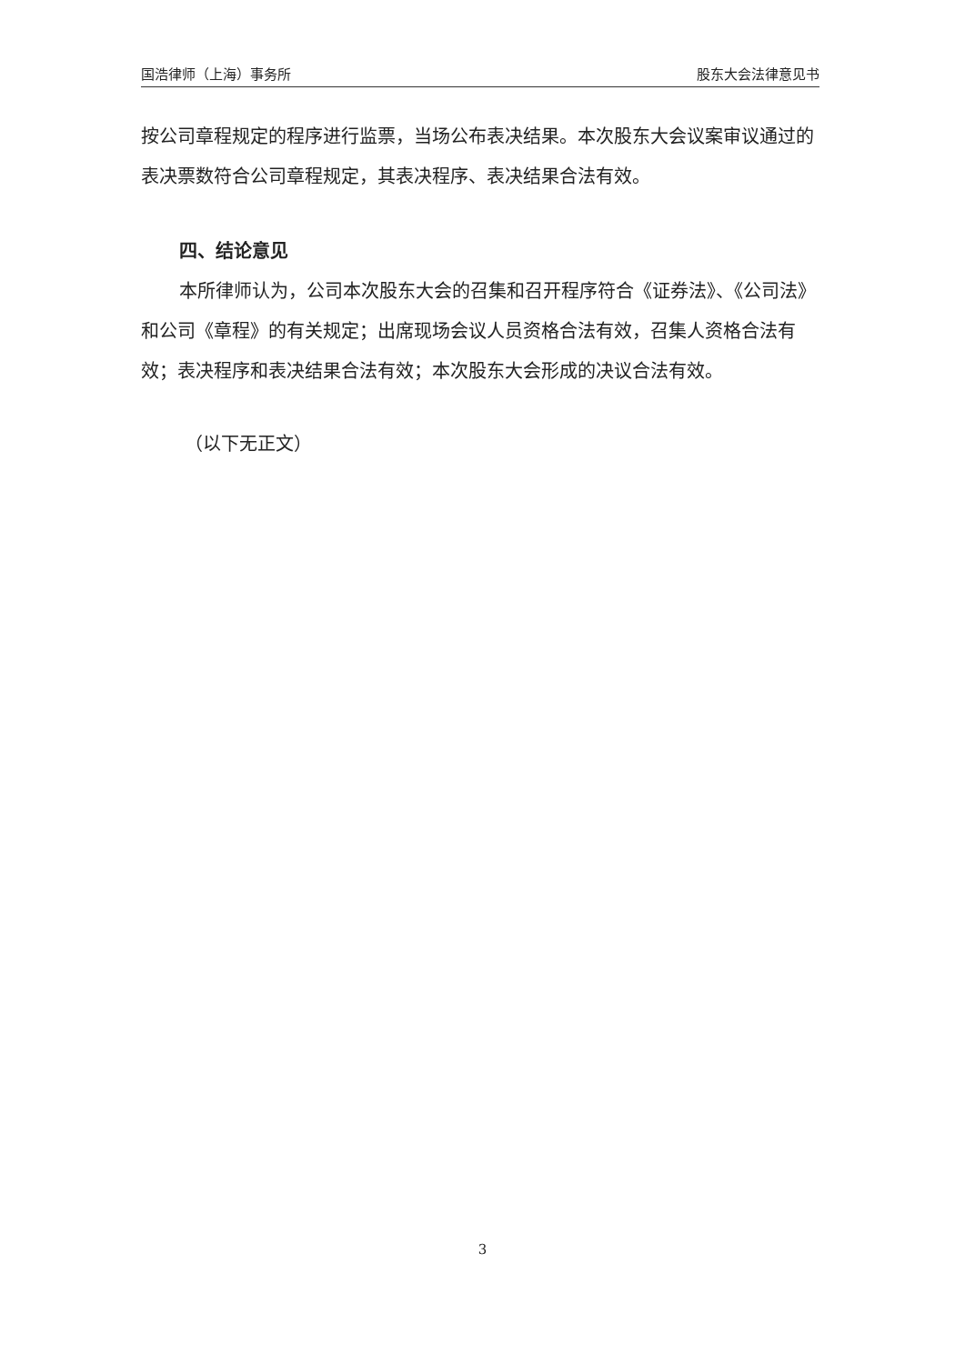国浩律师（上海）事务所 股东大会法律意见书
按公司章程规定的程序进行监票，当场公布表决结果。本次股东大会议案审议通过的表决票数符合公司章程规定，其表决程序、表决结果合法有效。
四、结论意见
本所律师认为，公司本次股东大会的召集和召开程序符合《证券法》、《公司法》和公司《章程》的有关规定；出席现场会议人员资格合法有效，召集人资格合法有效；表决程序和表决结果合法有效；本次股东大会形成的决议合法有效。
（以下无正文）
3